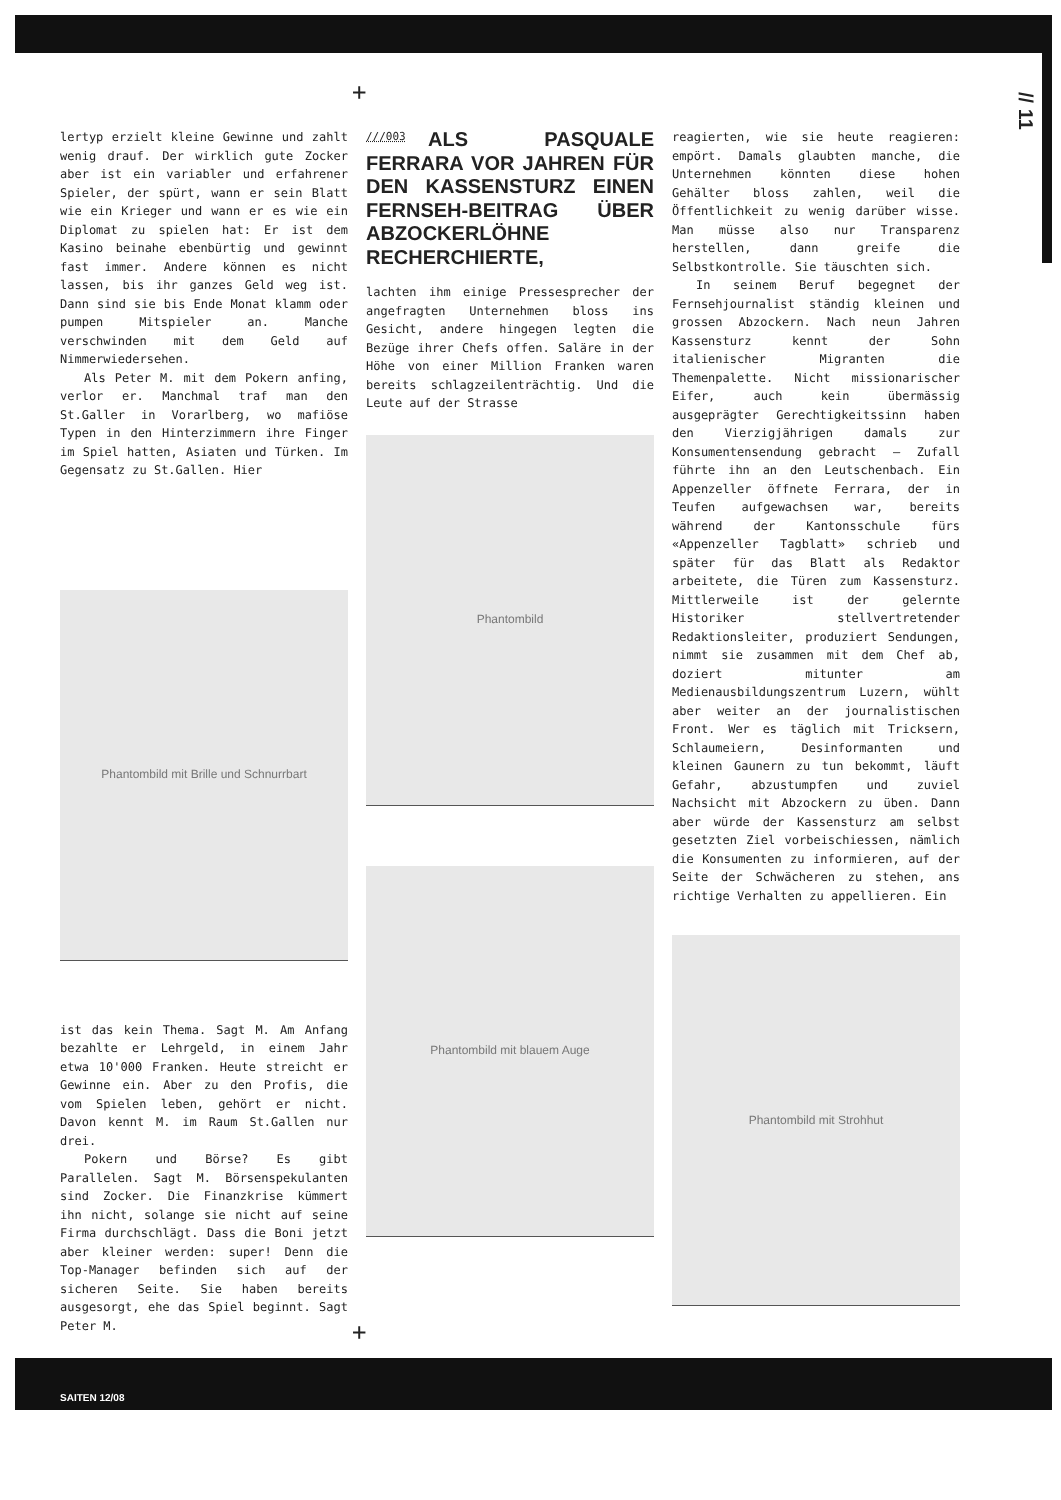// 11
+
lertyp erzielt kleine Gewinne und zahlt wenig drauf. Der wirklich gute Zocker aber ist ein variabler und erfahrener Spieler, der spürt, wann er sein Blatt wie ein Krieger und wann er es wie ein Diplomat zu spielen hat: Er ist dem Kasino beinahe ebenbürtig und gewinnt fast immer. Andere können es nicht lassen, bis ihr ganzes Geld weg ist. Dann sind sie bis Ende Monat klamm oder pumpen Mitspieler an. Manche verschwinden mit dem Geld auf Nimmerwiedersehen.
Als Peter M. mit dem Pokern anfing, verlor er. Manchmal traf man den St.Galler in Vorarlberg, wo mafiöse Typen in den Hinterzimmern ihre Finger im Spiel hatten, Asiaten und Türken. Im Gegensatz zu St.Gallen. Hier
Phantombild mit Brille und Schnurrbart
ist das kein Thema. Sagt M. Am Anfang bezahlte er Lehrgeld, in einem Jahr etwa 10'000 Franken. Heute streicht er Gewinne ein. Aber zu den Profis, die vom Spielen leben, gehört er nicht. Davon kennt M. im Raum St.Gallen nur drei.
Pokern und Börse? Es gibt Parallelen. Sagt M. Börsenspekulanten sind Zocker. Die Finanzkrise kümmert ihn nicht, solange sie nicht auf seine Firma durchschlägt. Dass die Boni jetzt aber kleiner werden: super! Denn die Top-Manager befinden sich auf der sicheren Seite. Sie haben bereits ausgesorgt, ehe das Spiel beginnt. Sagt Peter M.
///003
ALS PASQUALE FERRARA VOR JAHREN FÜR DEN KASSENSTURZ EINEN FERNSEH-BEITRAG ÜBER ABZOCKERLÖHNE RECHERCHIERTE,
lachten ihm einige Pressesprecher der angefragten Unternehmen bloss ins Gesicht, andere hingegen legten die Bezüge ihrer Chefs offen. Saläre in der Höhe von einer Million Franken waren bereits schlagzeilenträchtig. Und die Leute auf der Strasse
Phantombild
Phantombild mit blauem Auge
reagierten, wie sie heute reagieren: empört. Damals glaubten manche, die Unternehmen könnten diese hohen Gehälter bloss zahlen, weil die Öffentlichkeit zu wenig darüber wisse. Man müsse also nur Transparenz herstellen, dann greife die Selbstkontrolle. Sie täuschten sich.
In seinem Beruf begegnet der Fernsehjournalist ständig kleinen und grossen Abzockern. Nach neun Jahren Kassensturz kennt der Sohn italienischer Migranten die Themenpalette. Nicht missionarischer Eifer, auch kein übermässig ausgeprägter Gerechtigkeitssinn haben den Vierzigjährigen damals zur Konsumentensendung gebracht – Zufall führte ihn an den Leutschenbach. Ein Appenzeller öffnete Ferrara, der in Teufen aufgewachsen war, bereits während der Kantonsschule fürs «Appenzeller Tagblatt» schrieb und später für das Blatt als Redaktor arbeitete, die Türen zum Kassensturz. Mittlerweile ist der gelernte Historiker stellvertretender Redaktionsleiter, produziert Sendungen, nimmt sie zusammen mit dem Chef ab, doziert mitunter am Medienausbildungszentrum Luzern, wühlt aber weiter an der journalistischen Front. Wer es täglich mit Tricksern, Schlaumeiern, Desinformanten und kleinen Gaunern zu tun bekommt, läuft Gefahr, abzustumpfen und zuviel Nachsicht mit Abzockern zu üben. Dann aber würde der Kassensturz am selbst gesetzten Ziel vorbeischiessen, nämlich die Konsumenten zu informieren, auf der Seite der Schwächeren zu stehen, ans richtige Verhalten zu appellieren. Ein
Phantombild mit Strohhut
+
SAITEN 12/08